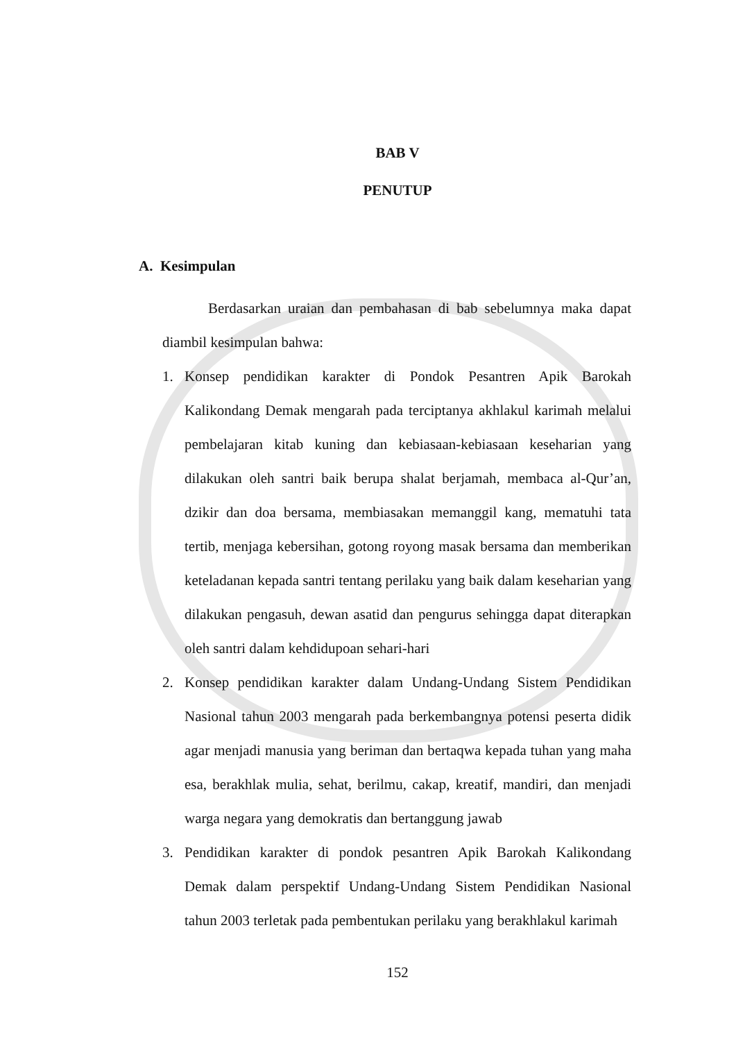BAB V
PENUTUP
A. Kesimpulan
Berdasarkan uraian dan pembahasan di bab sebelumnya maka dapat diambil kesimpulan bahwa:
1. Konsep pendidikan karakter di Pondok Pesantren Apik Barokah Kalikondang Demak mengarah pada terciptanya akhlakul karimah melalui pembelajaran kitab kuning dan kebiasaan-kebiasaan keseharian yang dilakukan oleh santri baik berupa shalat berjamah, membaca al-Qur’an, dzikir dan doa bersama, membiasakan memanggil kang, mematuhi tata tertib, menjaga kebersihan, gotong royong masak bersama dan memberikan keteladanan kepada santri tentang perilaku yang baik dalam keseharian yang dilakukan pengasuh, dewan asatid dan pengurus sehingga dapat diterapkan oleh santri dalam kehdidupoan sehari-hari
2. Konsep pendidikan karakter dalam Undang-Undang Sistem Pendidikan Nasional tahun 2003 mengarah pada berkembangnya potensi peserta didik agar menjadi manusia yang beriman dan bertaqwa kepada tuhan yang maha esa, berakhlak mulia, sehat, berilmu, cakap, kreatif, mandiri, dan menjadi warga negara yang demokratis dan bertanggung jawab
3. Pendidikan karakter di pondok pesantren Apik Barokah Kalikondang Demak dalam perspektif Undang-Undang Sistem Pendidikan Nasional tahun 2003 terletak pada pembentukan perilaku yang berakhlakul karimah
152